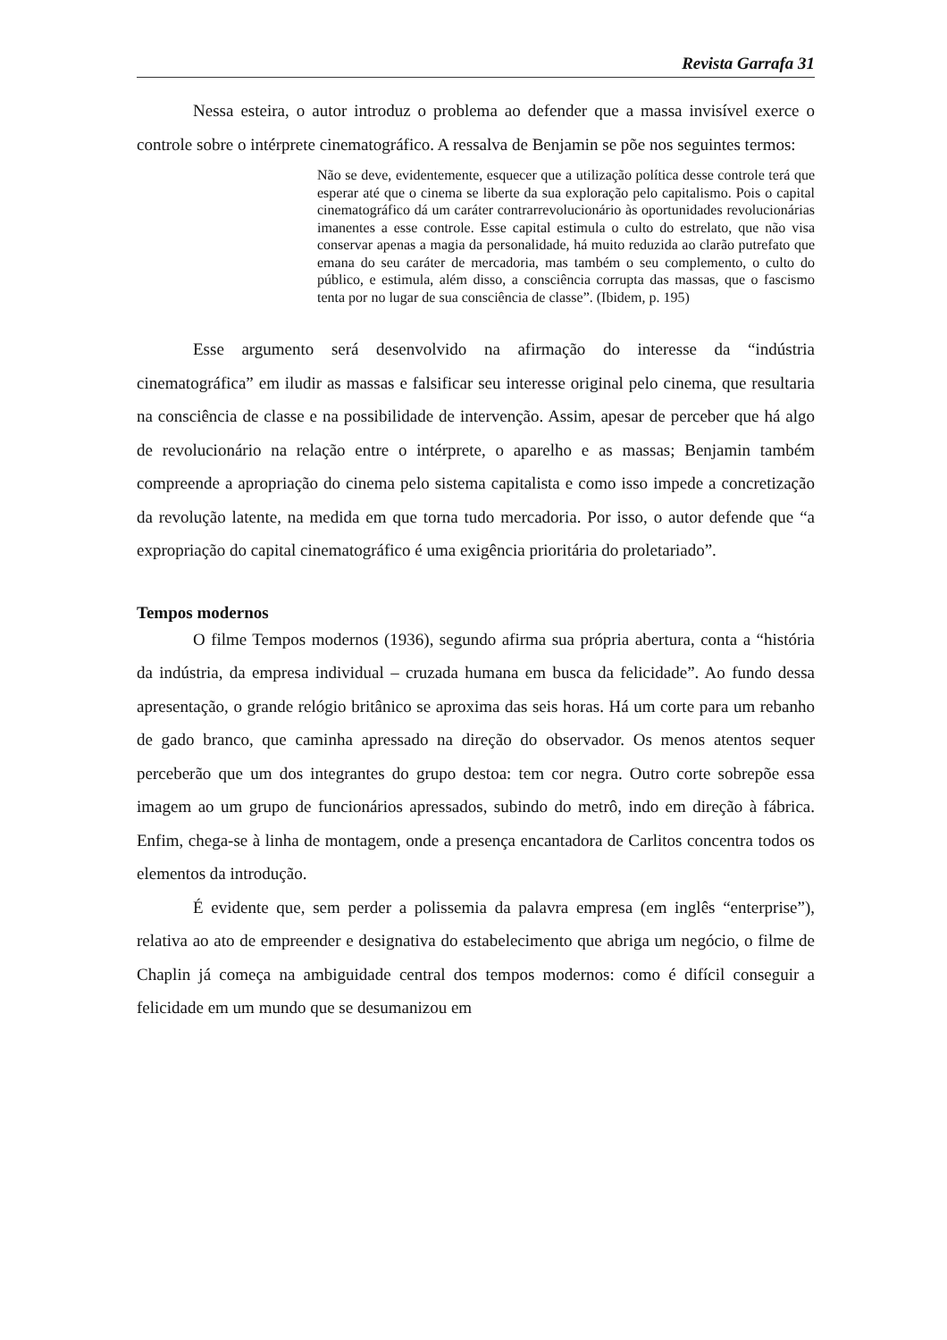Revista Garrafa 31
Nessa esteira, o autor introduz o problema ao defender que a massa invisível exerce o controle sobre o intérprete cinematográfico. A ressalva de Benjamin se põe nos seguintes termos:
Não se deve, evidentemente, esquecer que a utilização política desse controle terá que esperar até que o cinema se liberte da sua exploração pelo capitalismo. Pois o capital cinematográfico dá um caráter contrarrevolucionário às oportunidades revolucionárias imanentes a esse controle. Esse capital estimula o culto do estrelato, que não visa conservar apenas a magia da personalidade, há muito reduzida ao clarão putrefato que emana do seu caráter de mercadoria, mas também o seu complemento, o culto do público, e estimula, além disso, a consciência corrupta das massas, que o fascismo tenta por no lugar de sua consciência de classe”. (Ibidem, p. 195)
Esse argumento será desenvolvido na afirmação do interesse da “indústria cinematográfica” em iludir as massas e falsificar seu interesse original pelo cinema, que resultaria na consciência de classe e na possibilidade de intervenção. Assim, apesar de perceber que há algo de revolucionário na relação entre o intérprete, o aparelho e as massas; Benjamin também compreende a apropriação do cinema pelo sistema capitalista e como isso impede a concretização da revolução latente, na medida em que torna tudo mercadoria. Por isso, o autor defende que “a expropriação do capital cinematográfico é uma exigência prioritária do proletariado”.
Tempos modernos
O filme Tempos modernos (1936), segundo afirma sua própria abertura, conta a “história da indústria, da empresa individual – cruzada humana em busca da felicidade”. Ao fundo dessa apresentação, o grande relógio britânico se aproxima das seis horas. Há um corte para um rebanho de gado branco, que caminha apressado na direção do observador. Os menos atentos sequer perceberão que um dos integrantes do grupo destoa: tem cor negra. Outro corte sobrepõe essa imagem ao um grupo de funcionários apressados, subindo do metrô, indo em direção à fábrica. Enfim, chega-se à linha de montagem, onde a presença encantadora de Carlitos concentra todos os elementos da introdução.
É evidente que, sem perder a polissemia da palavra empresa (em inglês “enterprise”), relativa ao ato de empreender e designativa do estabelecimento que abriga um negócio, o filme de Chaplin já começa na ambiguidade central dos tempos modernos: como é difícil conseguir a felicidade em um mundo que se desumanizou em